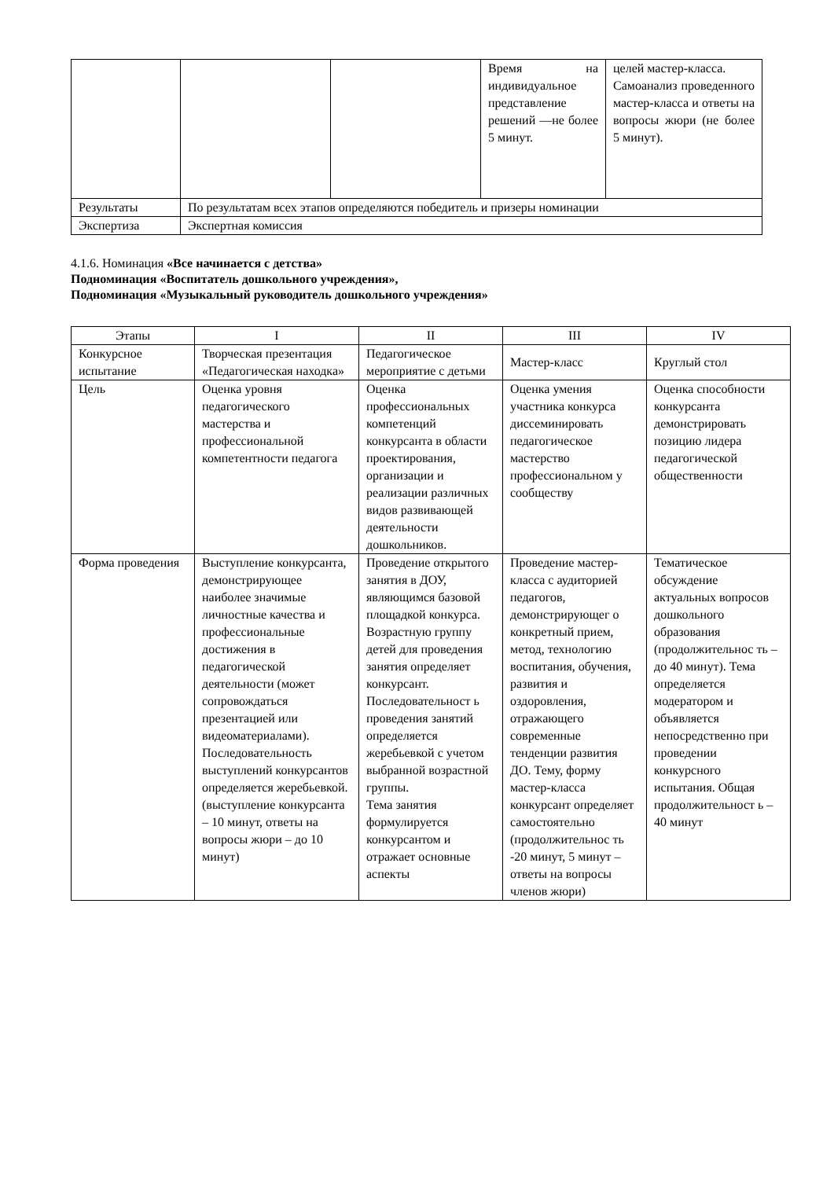| | | | Время на индивидуальное представление решений —не более 5 минут. | целей мастер-класса. Самоанализ проведенного мастер-класса и ответы на вопросы жюри (не более 5 минут). |
| Результаты | По результатам всех этапов определяются победитель и призеры номинации | | | |
| Экспертиза | Экспертная комиссия | | | |
4.1.6. Номинация «Все начинается с детства»
Подноминация «Воспитатель дошкольного учреждения»,
Подноминация «Музыкальный руководитель дошкольного учреждения»
| Этапы | I | II | III | IV |
| Конкурсное испытание | Творческая презентация «Педагогическая находка» | Педагогическое мероприятие с детьми | Мастер-класс | Круглый стол |
| Цель | Оценка уровня педагогического мастерства и профессиональной компетентности педагога | Оценка профессиональных компетенций конкурсанта в области проектирования, организации и реализации различных видов развивающей деятельности дошкольников. | Оценка умения участника конкурса диссеминировать педагогическое мастерство профессиональном у сообществу | Оценка способности конкурсанта демонстрировать позицию лидера педагогической общественности |
| Форма проведения | Выступление конкурсанта, демонстрирующее наиболее значимые личностные качества и профессиональные достижения в педагогической деятельности (может сопровождаться презентацией или видеоматериалами). Последовательность выступлений конкурсантов определяется жеребьевкой. (выступление конкурсанта – 10 минут, ответы на вопросы жюри – до 10 минут) | Проведение открытого занятия в ДОУ, являющимся базовой площадкой конкурса. Возрастную группу детей для проведения занятия определяет конкурсант. Последовательност ь проведения занятий определяется жеребьевкой с учетом выбранной возрастной группы. Тема занятия формулируется конкурсантом и отражает основные аспекты | Проведение мастер-класса с аудиторией педагогов, демонстрирующег о конкретный прием, метод, технологию воспитания, обучения, развития и оздоровления, отражающего современные тенденции развития ДО. Тему, форму мастер-класса конкурсант определяет самостоятельно (продолжительнос ть -20 минут, 5 минут – ответы на вопросы членов жюри) | Тематическое обсуждение актуальных вопросов дошкольного образования (продолжительнос ть – до 40 минут). Тема определяется модератором и объявляется непосредственно при проведении конкурсного испытания. Общая продолжительност ь – 40 минут |